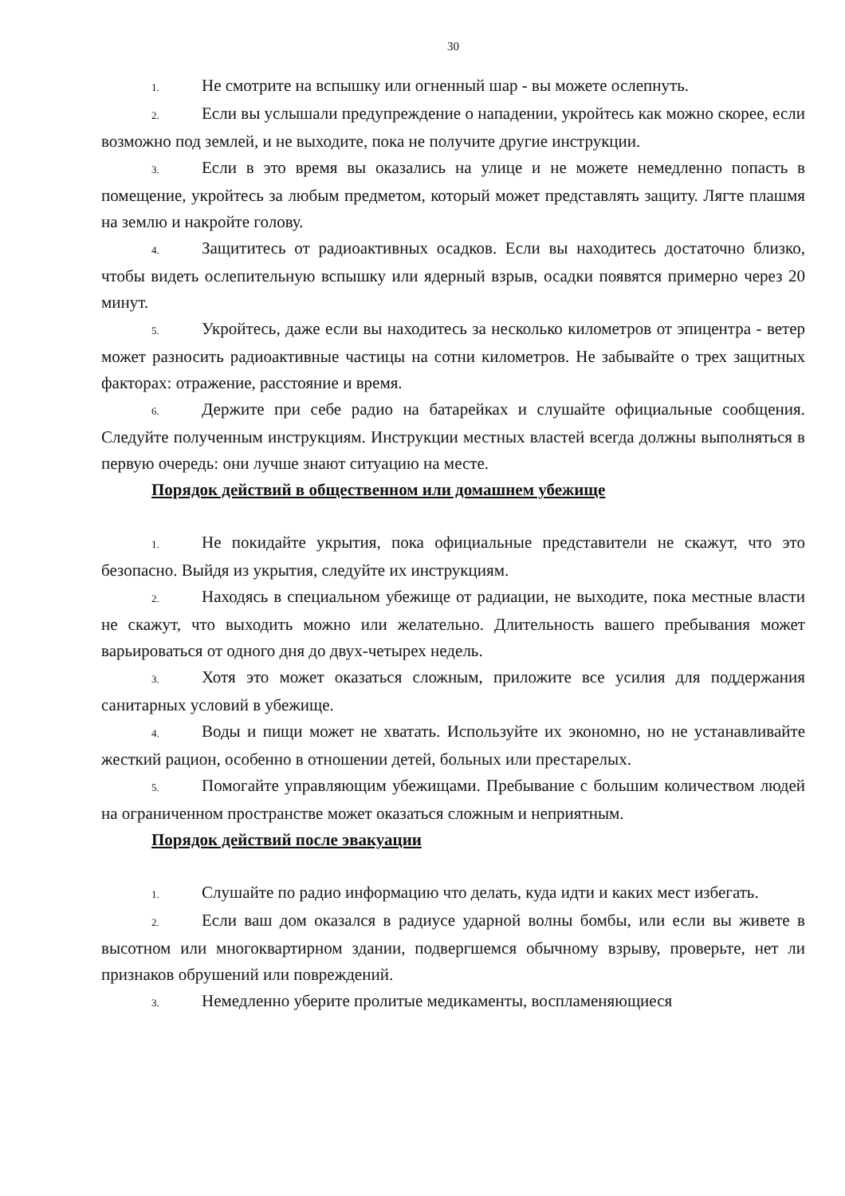30
1. Не смотрите на вспышку или огненный шар - вы можете ослепнуть.
2. Если вы услышали предупреждение о нападении, укройтесь как можно скорее, если возможно под землей, и не выходите, пока не получите другие инструкции.
3. Если в это время вы оказались на улице и не можете немедленно попасть в помещение, укройтесь за любым предметом, который может представлять защиту. Лягте плашмя на землю и накройте голову.
4. Защититесь от радиоактивных осадков. Если вы находитесь достаточно близко, чтобы видеть ослепительную вспышку или ядерный взрыв, осадки появятся примерно через 20 минут.
5. Укройтесь, даже если вы находитесь за несколько километров от эпицентра - ветер может разносить радиоактивные частицы на сотни километров. Не забывайте о трех защитных факторах: отражение, расстояние и время.
6. Держите при себе радио на батарейках и слушайте официальные сообщения. Следуйте полученным инструкциям. Инструкции местных властей всегда должны выполняться в первую очередь: они лучше знают ситуацию на месте.
Порядок действий в общественном или домашнем убежище
1. Не покидайте укрытия, пока официальные представители не скажут, что это безопасно. Выйдя из укрытия, следуйте их инструкциям.
2. Находясь в специальном убежище от радиации, не выходите, пока местные власти не скажут, что выходить можно или желательно. Длительность вашего пребывания может варьироваться от одного дня до двух-четырех недель.
3. Хотя это может оказаться сложным, приложите все усилия для поддержания санитарных условий в убежище.
4. Воды и пищи может не хватать. Используйте их экономно, но не устанавливайте жесткий рацион, особенно в отношении детей, больных или престарелых.
5. Помогайте управляющим убежищами. Пребывание с большим количеством людей на ограниченном пространстве может оказаться сложным и неприятным.
Порядок действий после эвакуации
1. Слушайте по радио информацию что делать, куда идти и каких мест избегать.
2. Если ваш дом оказался в радиусе ударной волны бомбы, или если вы живете в высотном или многоквартирном здании, подвергшемся обычному взрыву, проверьте, нет ли признаков обрушений или повреждений.
3. Немедленно уберите пролитые медикаменты, воспламеняющиеся